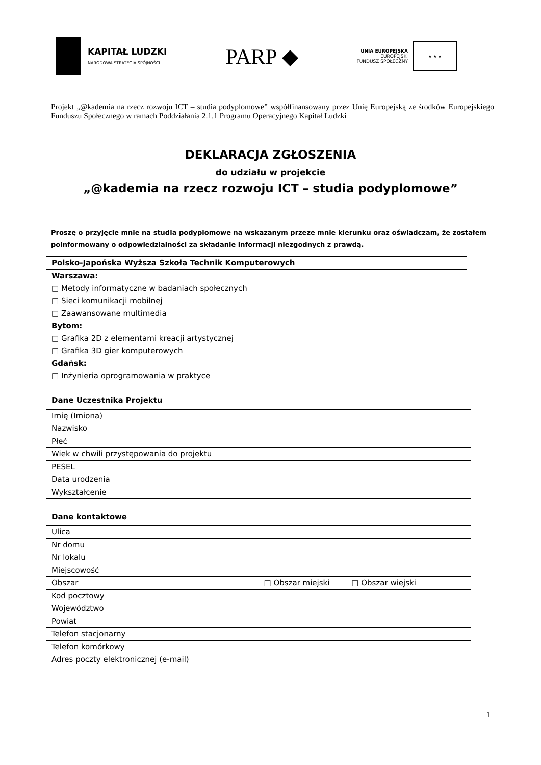KAPITAŁ LUDZKI
NARODOWA STRATEGIA SPÓJNOŚCI
PARP ◆
UNIA EUROPEJSKA
EUROPEJSKI
FUNDUSZ SPOŁECZNY
★ ★ ★
Projekt „@kademia na rzecz rozwoju ICT – studia podyplomowe” współfinansowany przez Unię Europejską ze środków Europejskiego Funduszu Społecznego w ramach Poddziałania 2.1.1 Programu Operacyjnego Kapitał Ludzki
DEKLARACJA ZGŁOSZENIA
do udziału w projekcie
„@kademia na rzecz rozwoju ICT – studia podyplomowe”
Proszę o przyjęcie mnie na studia podyplomowe na wskazanym przeze mnie kierunku oraz oświadczam, że zostałem poinformowany o odpowiedzialności za składanie informacji niezgodnych z prawdą.
Polsko-Japońska Wyższa Szkoła Technik Komputerowych
Warszawa:
□ Metody informatyczne w badaniach społecznych
□ Sieci komunikacji mobilnej
□ Zaawansowane multimedia
Bytom:
□ Grafika 2D z elementami kreacji artystycznej
□ Grafika 3D gier komputerowych
Gdańsk:
□ Inżynieria oprogramowania w praktyce
Dane Uczestnika Projektu
| Imię (Imiona) | |
| Nazwisko | |
| Płeć | |
| Wiek w chwili przystępowania do projektu | |
| PESEL | |
| Data urodzenia | |
| Wykształcenie | |
Dane kontaktowe
| Ulica | |
| Nr domu | |
| Nr lokalu | |
| Miejscowość | |
| Obszar | □ Obszar miejski □ Obszar wiejski |
| Kod pocztowy | |
| Województwo | |
| Powiat | |
| Telefon stacjonarny | |
| Telefon komórkowy | |
| Adres poczty elektronicznej (e-mail) | |
1